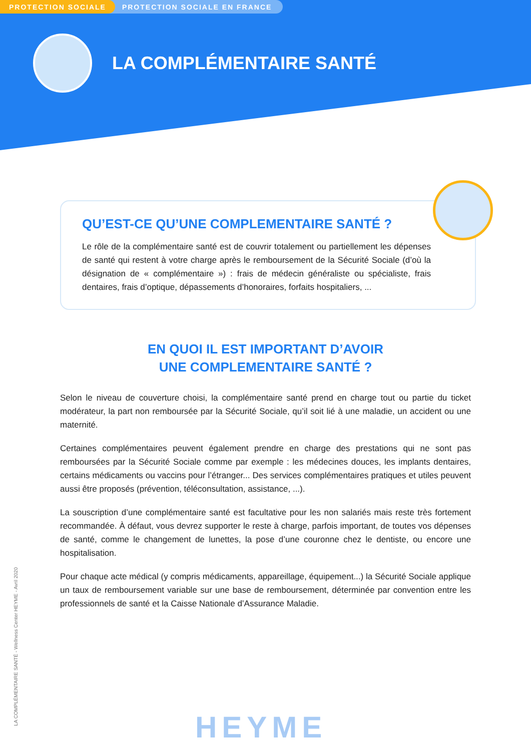PROTECTION SOCIALE PROTECTION SOCIALE EN FRANCE
LA COMPLÉMENTAIRE SANTÉ
QU’EST-CE QU’UNE COMPLEMENTAIRE SANTÉ ?
Le rôle de la complémentaire santé est de couvrir totalement ou partiellement les dépenses de santé qui restent à votre charge après le remboursement de la Sécurité Sociale (d’où la désignation de « complémentaire ») : frais de médecin généraliste ou spécialiste, frais dentaires, frais d’optique, dépassements d’honoraires, forfaits hospitaliers, ...
EN QUOI IL EST IMPORTANT D’AVOIR
UNE COMPLEMENTAIRE SANTÉ ?
Selon le niveau de couverture choisi, la complémentaire santé prend en charge tout ou partie du ticket modérateur, la part non remboursée par la Sécurité Sociale, qu’il soit lié à une maladie, un accident ou une maternité.
Certaines complémentaires peuvent également prendre en charge des prestations qui ne sont pas remboursées par la Sécurité Sociale comme par exemple : les médecines douces, les implants dentaires, certains médicaments ou vaccins pour l’étranger... Des services complémentaires pratiques et utiles peuvent aussi être proposés (prévention, téléconsultation, assistance, ...).
La souscription d’une complémentaire santé est facultative pour les non salariés mais reste très fortement recommandée. À défaut, vous devrez supporter le reste à charge, parfois important, de toutes vos dépenses de santé, comme le changement de lunettes, la pose d’une couronne chez le dentiste, ou encore une hospitalisation.
Pour chaque acte médical (y compris médicaments, appareillage, équipement...) la Sécurité Sociale applique un taux de remboursement variable sur une base de remboursement, déterminée par convention entre les professionnels de santé et la Caisse Nationale d’Assurance Maladie.
LA COMPLÉMENTAIRE SANTÉ - Wellness Center HEYME - Avril 2020
HEYME